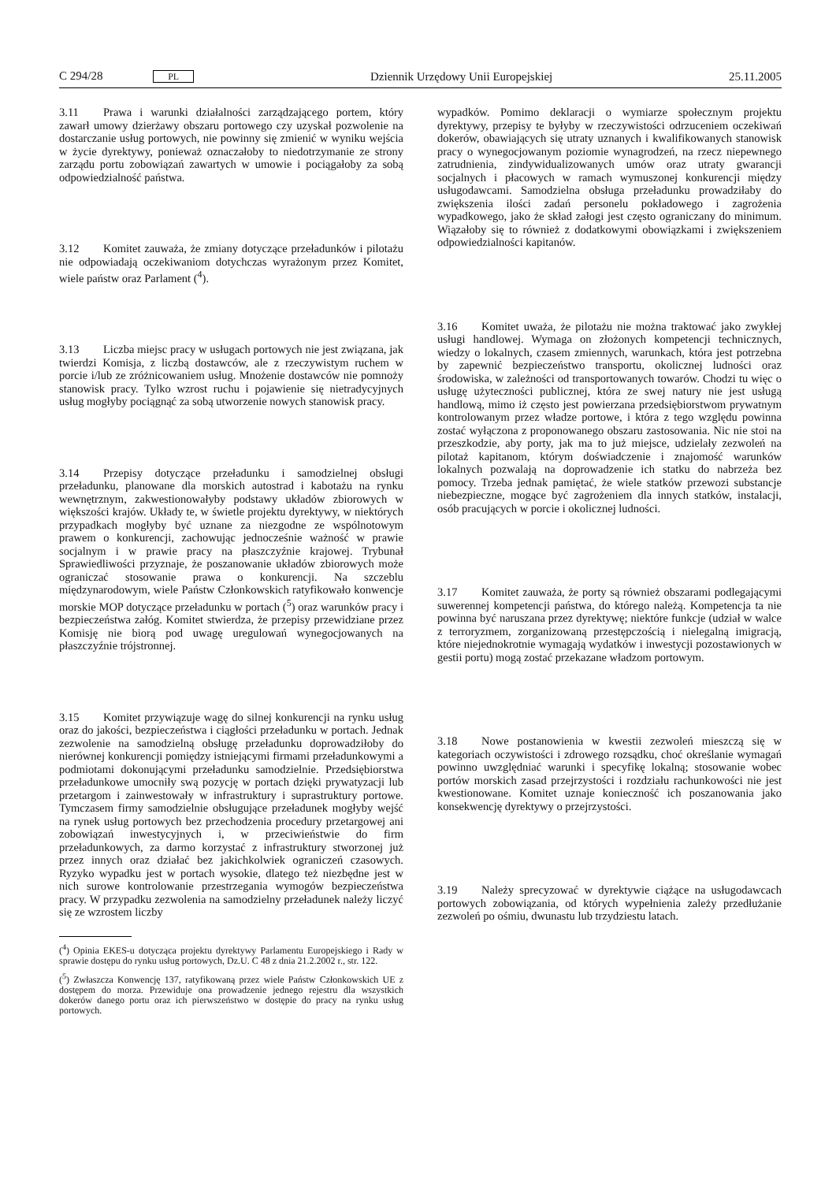C 294/28 PL Dziennik Urzędowy Unii Europejskiej 25.11.2005
3.11 Prawa i warunki działalności zarządzającego portem, który zawarł umowy dzierżawy obszaru portowego czy uzyskał pozwolenie na dostarczanie usług portowych, nie powinny się zmienić w wyniku wejścia w życie dyrektywy, ponieważ oznaczałoby to niedotrzymanie ze strony zarządu portu zobowiązań zawartych w umowie i pociągałoby za sobą odpowiedzialność państwa.
3.12 Komitet zauważa, że zmiany dotyczące przeładunków i pilotażu nie odpowiadają oczekiwaniom dotychczas wyrażonym przez Komitet, wiele państw oraz Parlament (<sup>4</sup>).
3.13 Liczba miejsc pracy w usługach portowych nie jest związana, jak twierdzi Komisja, z liczbą dostawców, ale z rzeczywistym ruchem w porcie i/lub ze zróżnicowaniem usług. Mnożenie dostawców nie pomnoży stanowisk pracy. Tylko wzrost ruchu i pojawienie się nietradycyjnych usług mogłyby pociągnąć za sobą utworzenie nowych stanowisk pracy.
3.14 Przepisy dotyczące przeładunku i samodzielnej obsługi przeładunku, planowane dla morskich autostrad i kabotażu na rynku wewnętrznym, zakwestionowałyby podstawy układów zbiorowych w większości krajów. Układy te, w świetle projektu dyrektywy, w niektórych przypadkach mogłyby być uznane za niezgodne ze wspólnotowym prawem o konkurencji, zachowując jednocześnie ważność w prawie socjalnym i w prawie pracy na płaszczyźnie krajowej. Trybunał Sprawiedliwości przyznaje, że poszanowanie układów zbiorowych może ograniczać stosowanie prawa o konkurencji. Na szczeblu międzynarodowym, wiele Państw Członkowskich ratyfikowało konwencje morskie MOP dotyczące przeładunku w portach (<sup>5</sup>) oraz warunków pracy i bezpieczeństwa załóg. Komitet stwierdza, że przepisy przewidziane przez Komisję nie biorą pod uwagę uregulowań wynegocjowanych na płaszczyźnie trójstronnej.
3.15 Komitet przywiązuje wagę do silnej konkurencji na rynku usług oraz do jakości, bezpieczeństwa i ciągłości przeładunku w portach. Jednak zezwolenie na samodzielną obsługę przeładunku doprowadziłoby do nierównej konkurencji pomiędzy istniejącymi firmami przeładunkowymi a podmiotami dokonującymi przeładunku samodzielnie. Przedsiębiorstwa przeładunkowe umocniły swą pozycję w portach dzięki prywatyzacji lub przetargom i zainwestowały w infrastruktury i suprastruktury portowe. Tymczasem firmy samodzielnie obsługujące przeładunek mogłyby wejść na rynek usług portowych bez przechodzenia procedury przetargowej ani zobowiązań inwestycyjnych i, w przeciwieństwie do firm przeładunkowych, za darmo korzystać z infrastruktury stworzonej już przez innych oraz działać bez jakichkolwiek ograniczeń czasowych. Ryzyko wypadku jest w portach wysokie, dlatego też niezbędne jest w nich surowe kontrolowanie przestrzegania wymogów bezpieczeństwa pracy. W przypadku zezwolenia na samodzielny przeładunek należy liczyć się ze wzrostem liczby
(<sup>4</sup>) Opinia EKES-u dotycząca projektu dyrektywy Parlamentu Europejskiego i Rady w sprawie dostępu do rynku usług portowych, Dz.U. C 48 z dnia 21.2.2002 r., str. 122.
(<sup>5</sup>) Zwłaszcza Konwencję 137, ratyfikowaną przez wiele Państw Członkowskich UE z dostępem do morza. Przewiduje ona prowadzenie jednego rejestru dla wszystkich dokerów danego portu oraz ich pierwszeństwo w dostępie do pracy na rynku usług portowych.
wypadków. Pomimo deklaracji o wymiarze społecznym projektu dyrektywy, przepisy te byłyby w rzeczywistości odrzuceniem oczekiwań dokerów, obawiających się utraty uznanych i kwalifikowanych stanowisk pracy o wynegocjowanym poziomie wynagrodzeń, na rzecz niepewnego zatrudnienia, zindywidualizowanych umów oraz utraty gwarancji socjalnych i płacowych w ramach wymuszonej konkurencji między usługodawcami. Samodzielna obsługa przeładunku prowadziłaby do zwiększenia ilości zadań personelu pokładowego i zagrożenia wypadkowego, jako że skład załogi jest często ograniczany do minimum. Wiązałoby się to również z dodatkowymi obowiązkami i zwiększeniem odpowiedzialności kapitanów.
3.16 Komitet uważa, że pilotażu nie można traktować jako zwykłej usługi handlowej. Wymaga on złożonych kompetencji technicznych, wiedzy o lokalnych, czasem zmiennych, warunkach, która jest potrzebna by zapewnić bezpieczeństwo transportu, okolicznej ludności oraz środowiska, w zależności od transportowanych towarów. Chodzi tu więc o usługę użyteczności publicznej, która ze swej natury nie jest usługą handlową, mimo iż często jest powierzana przedsiębiorstwom prywatnym kontrolowanym przez władze portowe, i która z tego względu powinna zostać wyłączona z proponowanego obszaru zastosowania. Nic nie stoi na przeszkodzie, aby porty, jak ma to już miejsce, udzielały zezwoleń na pilotaż kapitanom, którym doświadczenie i znajomość warunków lokalnych pozwalają na doprowadzenie ich statku do nabrzeża bez pomocy. Trzeba jednak pamiętać, że wiele statków przewozi substancje niebezpieczne, mogące być zagrożeniem dla innych statków, instalacji, osób pracujących w porcie i okolicznej ludności.
3.17 Komitet zauważa, że porty są również obszarami podlegającymi suwerennej kompetencji państwa, do którego należą. Kompetencja ta nie powinna być naruszana przez dyrektywę; niektóre funkcje (udział w walce z terroryzmem, zorganizowaną przestępczością i nielegalną imigracją, które niejednokrotnie wymagają wydatków i inwestycji pozostawionych w gestii portu) mogą zostać przekazane władzom portowym.
3.18 Nowe postanowienia w kwestii zezwoleń mieszczą się w kategoriach oczywistości i zdrowego rozsądku, choć określanie wymagań powinno uwzględniać warunki i specyfikę lokalną; stosowanie wobec portów morskich zasad przejrzystości i rozdziału rachunkowości nie jest kwestionowane. Komitet uznaje konieczność ich poszanowania jako konsekwencję dyrektywy o przejrzystości.
3.19 Należy sprecyzować w dyrektywie ciążące na usługodawcach portowych zobowiązania, od których wypełnienia zależy przedłużanie zezwoleń po ośmiu, dwunastu lub trzydziestu latach.